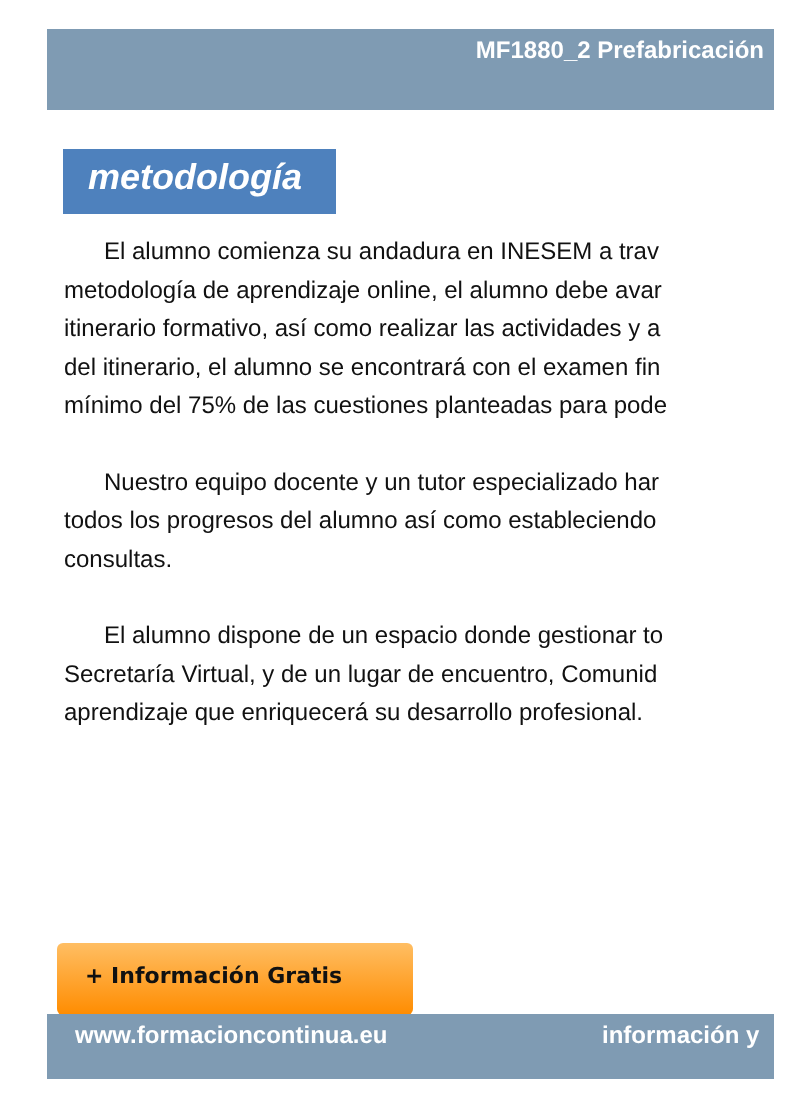MF1880_2 Prefabricación
metodología
El alumno comienza su andadura en INESEM a trav
metodología de aprendizaje online, el alumno debe avar
itinerario formativo, así como realizar las actividades y a
del itinerario, el alumno se encontrará con el examen fin
mínimo del 75% de las cuestiones planteadas para pode
Nuestro equipo docente y un tutor especializado har
todos los progresos del alumno así como estableciendo
consultas.
El alumno dispone de un espacio donde gestionar to
Secretaría Virtual, y de un lugar de encuentro, Comunid
aprendizaje que enriquecerá su desarrollo profesional.
+ Información Gratis
www.formacioncontinua.eu información y